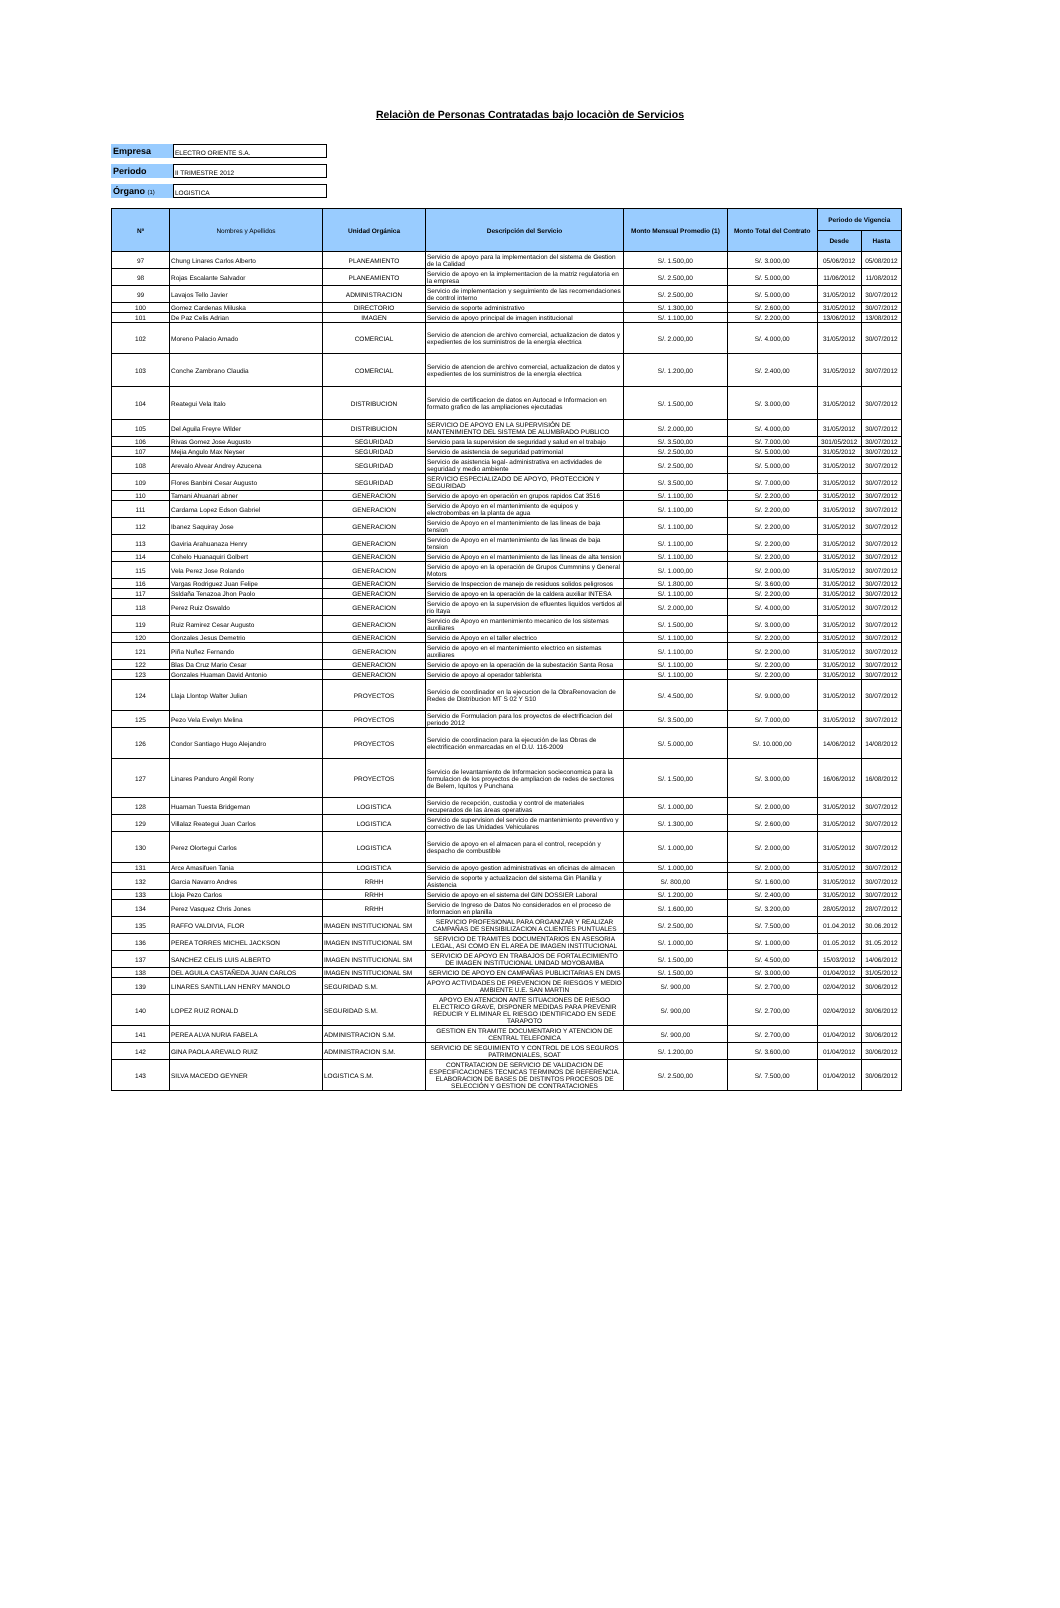Relaciòn de Personas Contratadas bajo locaciòn de Servicios
Empresa ELECTRO ORIENTE S.A.
Periodo II TRIMESTRE 2012
Órgano (1) LOGISTICA
| Nº | Nombres y Apellidos | Unidad Orgánica | Descripción del Servicio | Monto Mensual Promedio (1) | Monto Total del Contrato | Periodo de Vigencia | |
| --- | --- | --- | --- | --- | --- | --- | --- |
| | | | | | | Desde | Hasta |
| 97 | Chung Linares Carlos Alberto | PLANEAMIENTO | Servicio de apoyo para la implementacion del sistema de Gestion de la Calidad | S/. 1.500,00 | S/. 3.000,00 | 05/06/2012 | 05/08/2012 |
| 98 | Rojas Escalante Salvador | PLANEAMIENTO | Servicio de apoyo en la implementacion de la matriz regulatoria en la empresa | S/. 2.500,00 | S/. 5.000,00 | 11/06/2012 | 11/08/2012 |
| 99 | Lavajos Tello Javier | ADMINISTRACION | Servicio de implementacion y seguimiento de las recomendaciones de control interno | S/. 2.500,00 | S/. 5.000,00 | 31/05/2012 | 30/07/2012 |
| 100 | Gomez Cardenas Miluska | DIRECTORIO | Servicio de soporte administrativo | S/. 1.300,00 | S/. 2.600,00 | 31/05/2012 | 30/07/2012 |
| 101 | De Paz Celis Adrian | IMAGEN | Servicio de apoyo principal de imagen institucional | S/. 1.100,00 | S/. 2.200,00 | 13/06/2012 | 13/08/2012 |
| 102 | Moreno Palacio Amado | COMERCIAL | Servicio de atencion de archivo comercial, actualizacion de datos y expedientes de los suministros de la energía electrica | S/. 2.000,00 | S/. 4.000,00 | 31/05/2012 | 30/07/2012 |
| 103 | Conche Zambrano Claudia | COMERCIAL | Servicio de atencion de archivo comercial, actualizacion de datos y expedientes de los suministros de la energía electrica | S/. 1.200,00 | S/. 2.400,00 | 31/05/2012 | 30/07/2012 |
| 104 | Reategui Vela Italo | DISTRIBUCION | Servicio de certificacion de datos en Autocad e Informacion en formato grafico de las ampliaciones ejecutadas | S/. 1.500,00 | S/. 3.000,00 | 31/05/2012 | 30/07/2012 |
| 105 | Del Aguila Freyre Wilder | DISTRIBUCION | SERVICIO DE APOYO EN LA SUPERVISIÓN DE MANTENIMIENTO DEL SISTEMA DE ALUMBRADO PUBLICO | S/. 2.000,00 | S/. 4.000,00 | 31/05/2012 | 30/07/2012 |
| 106 | Rivas Gomez Jose Augusto | SEGURIDAD | Servicio para la supervision de seguridad y salud en el trabajo | S/. 3.500,00 | S/. 7.000,00 | 301/05/2012 | 30/07/2012 |
| 107 | Mejia Angulo Max Neyser | SEGURIDAD | Servicio de asistencia de seguridad patrimonial | S/. 2.500,00 | S/. 5.000,00 | 31/05/2012 | 30/07/2012 |
| 108 | Arevalo Alvear Andrey Azucena | SEGURIDAD | Servicio de asistencia legal- administrativa en actividades de seguridad y medio ambiente | S/. 2.500,00 | S/. 5.000,00 | 31/05/2012 | 30/07/2012 |
| 109 | Flores Banbini Cesar Augusto | SEGURIDAD | SERVICIO ESPECIALIZADO DE APOYO, PROTECCION Y SEGURIDAD | S/. 3.500,00 | S/. 7.000,00 | 31/05/2012 | 30/07/2012 |
| 110 | Tamani Ahuanari abner | GENERACION | Servicio de apoyo en operación en grupos rapidos Cat 3516 | S/. 1.100,00 | S/. 2.200,00 | 31/05/2012 | 30/07/2012 |
| 111 | Cardama Lopez Edson Gabriel | GENERACION | Servicio de Apoyo en el mantenimiento de equipos y electrobombas en la planta de agua | S/. 1.100,00 | S/. 2.200,00 | 31/05/2012 | 30/07/2012 |
| 112 | Ibanez Saquiray Jose | GENERACION | Servicio de Apoyo en el mantenimiento de las lineas de baja tension | S/. 1.100,00 | S/. 2.200,00 | 31/05/2012 | 30/07/2012 |
| 113 | Gaviria Arahuanaza Henry | GENERACION | Servicio de Apoyo en el mantenimiento de las lineas de baja tension | S/. 1.100,00 | S/. 2.200,00 | 31/05/2012 | 30/07/2012 |
| 114 | Cohelo Huanaquiri Golbert | GENERACION | Servicio de Apoyo en el mantenimiento de las lineas de alta tension | S/. 1.100,00 | S/. 2.200,00 | 31/05/2012 | 30/07/2012 |
| 115 | Vela Perez Jose Rolando | GENERACION | Servicio de apoyo en la operación de Grupos Cummnins y General Motors | S/. 1.000,00 | S/. 2.000,00 | 31/05/2012 | 30/07/2012 |
| 116 | Vargas Rodriguez Juan Felipe | GENERACION | Servicio de Inspeccion de manejo de residuos solidos peligrosos | S/. 1.800,00 | S/. 3.600,00 | 31/05/2012 | 30/07/2012 |
| 117 | Ssldaña Tenazoa Jhon Paolo | GENERACION | Servicio de apoyo en la operación de la caldera auxiliar INTESA | S/. 1.100,00 | S/. 2.200,00 | 31/05/2012 | 30/07/2012 |
| 118 | Perez Ruiz Oswaldo | GENERACION | Servicio de apoyo en la supervision de efluentes liquidos vertidos al rio Itaya | S/. 2.000,00 | S/. 4.000,00 | 31/05/2012 | 30/07/2012 |
| 119 | Ruiz Ramirez Cesar Augusto | GENERACION | Servicio de Apoyo en mantenimiento mecanico de los sistemas auxiliares | S/. 1.500,00 | S/. 3.000,00 | 31/05/2012 | 30/07/2012 |
| 120 | Gonzales Jesus Demetrio | GENERACION | Servicio de Apoyo en el taller electrico | S/. 1.100,00 | S/. 2.200,00 | 31/05/2012 | 30/07/2012 |
| 121 | Piña Nuñez Fernando | GENERACION | Servicio de apoyo en el mantenimiento electrico en sistemas auxiliares | S/. 1.100,00 | S/. 2.200,00 | 31/05/2012 | 30/07/2012 |
| 122 | Blas Da Cruz Mario Cesar | GENERACION | Servicio de apoyo en la operación de la subestación Santa Rosa | S/. 1.100,00 | S/. 2.200,00 | 31/05/2012 | 30/07/2012 |
| 123 | Gonzales Huaman David Antonio | GENERACION | Servicio de apoyo al operador tablerista | S/. 1.100,00 | S/. 2.200,00 | 31/05/2012 | 30/07/2012 |
| 124 | Llaja Llontop Walter Julian | PROYECTOS | Servicio de coordinador en la ejecucion de la ObraRenovacion de Redes de Distribucion MT S 02 Y S10 | S/. 4.500,00 | S/. 9.000,00 | 31/05/2012 | 30/07/2012 |
| 125 | Pezo Vela Evelyn Melina | PROYECTOS | Servicio de Formulacion para los proyectos de electrificacion del periodo 2012 | S/. 3.500,00 | S/. 7.000,00 | 31/05/2012 | 30/07/2012 |
| 126 | Condor Santiago Hugo Alejandro | PROYECTOS | Servicio de coordinacion para la ejecución de las Obras de electrificación enmarcadas en el D.U. 116-2009 | S/. 5.000,00 | S/. 10.000,00 | 14/06/2012 | 14/08/2012 |
| 127 | Linares Panduro Angél Rony | PROYECTOS | Servicio de levantamiento de Informacion socieconomica para la formulacion de los proyectos de ampliacion de redes de sectores de Belem, Iquitos y Punchana | S/. 1.500,00 | S/. 3.000,00 | 16/06/2012 | 16/08/2012 |
| 128 | Huaman Tuesta Bridgeman | LOGISTICA | Servicio de recepción, custodia y control de materiales recuperados de las áreas operativas | S/. 1.000,00 | S/. 2.000,00 | 31/05/2012 | 30/07/2012 |
| 129 | Villalaz Reategui Juan Carlos | LOGISTICA | Servicio de supervision del servicio de mantenimiento preventivo y correctivo de las Unidades Vehiculares | S/. 1.300,00 | S/. 2.600,00 | 31/05/2012 | 30/07/2012 |
| 130 | Perez Olortegui Carlos | LOGISTICA | Servicio de apoyo en el almacen para el control, recepción y despacho de combustible | S/. 1.000,00 | S/. 2.000,00 | 31/05/2012 | 30/07/2012 |
| 131 | Arce Amasifuen Tania | LOGISTICA | Servicio de apoyo gestion administrativas en oficinas de almacen | S/. 1.000,00 | S/. 2.000,00 | 31/05/2012 | 30/07/2012 |
| 132 | Garcia Navarro Andres | RRHH | Servicio de soporte y actualizacion del sistema Gin Planilla y Asistencia | S/. 800,00 | S/. 1.600,00 | 31/05/2012 | 30/07/2012 |
| 133 | Lloja Pezo Carlos | RRHH | Servicio de apoyo en el sistema del GIN DOSSIER Laboral | S/. 1.200,00 | S/. 2.400,00 | 31/05/2012 | 30/07/2012 |
| 134 | Perez Vasquez Chris Jones | RRHH | Servicio de Ingreso de Datos No considerados en el proceso de Informacion en planilla | S/. 1.600,00 | S/. 3.200,00 | 28/05/2012 | 28/07/2012 |
| 135 | RAFFO VALDIVIA, FLOR | IMAGEN INSTITUCIONAL SM | SERVICIO PROFESIONAL PARA ORGANIZAR Y REALIZAR CAMPAÑAS DE SENSIBILIZACION A CLIENTES PUNTUALES | S/. 2.500,00 | S/. 7.500,00 | 01.04.2012 | 30.06.2012 |
| 136 | PEREA TORRES MICHEL JACKSON | IMAGEN INSTITUCIONAL SM | SERVICIO DE TRAMITES DOCUMENTARIOS EN ASESORIA LEGAL, ASI COMO EN EL AREA DE IMAGEN INSTITUCIONAL | S/. 1.000,00 | S/. 1.000,00 | 01.05.2012 | 31.05.2012 |
| 137 | SANCHEZ CELIS LUIS ALBERTO | IMAGEN INSTITUCIONAL SM | SERVICIO DE APOYO EN TRABAJOS DE FORTALECIMIENTO DE IMAGEN INSTITUCIONAL UNIDAD MOYOBAMBA | S/. 1.500,00 | S/. 4.500,00 | 15/03/2012 | 14/06/2012 |
| 138 | DEL AGUILA CASTAÑEDA JUAN CARLOS | IMAGEN INSTITUCIONAL SM | SERVICIO DE APOYO EN CAMPAÑAS PUBLICITARIAS EN DMS | S/. 1.500,00 | S/. 3.000,00 | 01/04/2012 | 31/05/2012 |
| 139 | LINARES SANTILLAN HENRY MANOLO | SEGURIDAD S.M. | APOYO ACTIVIDADES DE PREVENCION DE RIESGOS Y MEDIO AMBIENTE U.E. SAN MARTIN | S/. 900,00 | S/. 2.700,00 | 02/04/2012 | 30/06/2012 |
| 140 | LOPEZ RUIZ RONALD | SEGURIDAD S.M. | APOYO EN ATENCION ANTE SITUACIONES DE RIESGO ELECTRICO GRAVE, DISPONER MEDIDAS PARA PREVENIR REDUCIR Y ELIMINAR EL RIESGO IDENTIFICADO EN SEDE TARAPOTO | S/. 900,00 | S/. 2.700,00 | 02/04/2012 | 30/06/2012 |
| 141 | PEREA ALVA NURIA FABELA | ADMINISTRACION S.M. | GESTION EN TRAMITE DOCUMENTARIO Y ATENCION DE CENTRAL TELEFONICA | S/. 900,00 | S/. 2.700,00 | 01/04/2012 | 30/06/2012 |
| 142 | GINA PAOLA AREVALO RUIZ | ADMINISTRACION S.M. | SERVICIO DE SEGUIMIENTO Y CONTROL DE LOS SEGUROS PATRIMONIALES, SOAT | S/. 1.200,00 | S/. 3.600,00 | 01/04/2012 | 30/06/2012 |
| 143 | SILVA MACEDO GEYNER | LOGISTICA S.M. | CONTRATACION DE SERVICIO DE VALIDACION DE ESPECIFICACIONES TECNICAS TERMINOS DE REFERENCIA. ELABORACION DE BASES DE DISTINTOS PROCESOS DE SELECCIÓN Y GESTION DE CONTRATACIONES | S/. 2.500,00 | S/. 7.500,00 | 01/04/2012 | 30/06/2012 |